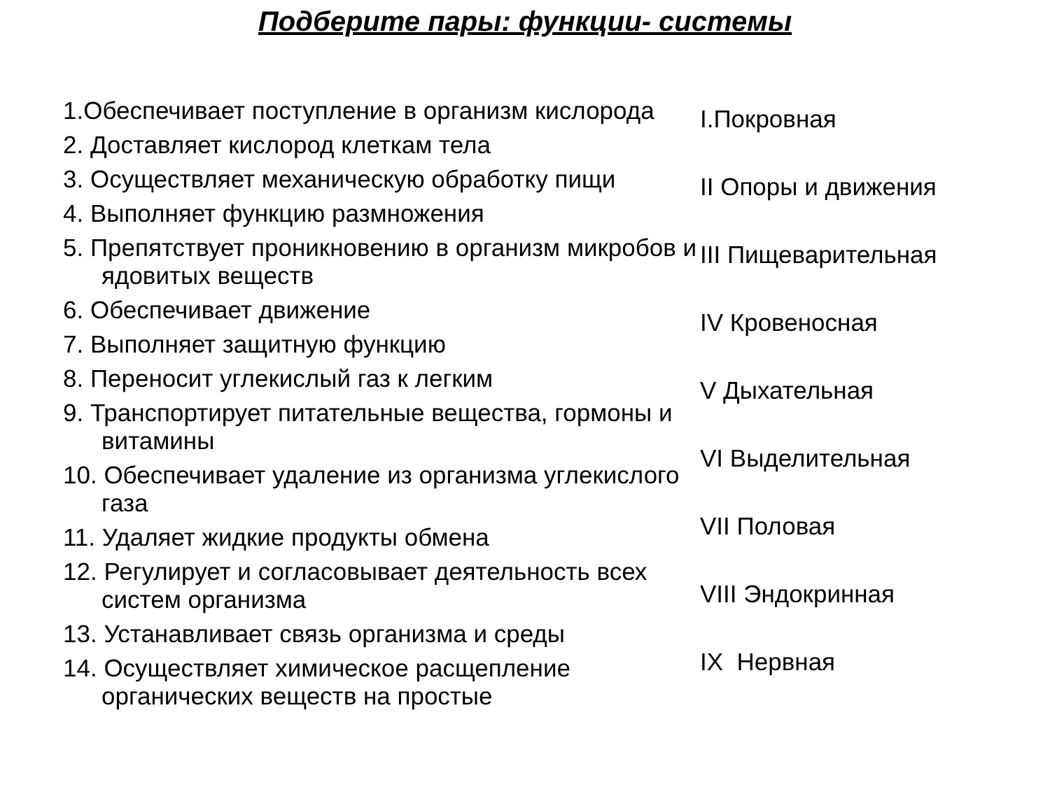Подберите пары: функции- системы
1.Обеспечивает поступление в организм кислорода
2. Доставляет кислород клеткам тела
3. Осуществляет механическую обработку пищи
4. Выполняет функцию размножения
5. Препятствует проникновению в организм микробов и ядовитых веществ
6. Обеспечивает движение
7. Выполняет защитную функцию
8. Переносит углекислый газ к легким
9. Транспортирует питательные вещества, гормоны и витамины
10. Обеспечивает удаление из организма углекислого газа
11. Удаляет жидкие продукты обмена
12. Регулирует и согласовывает деятельность всех систем организма
13. Устанавливает связь организма и среды
14. Осуществляет химическое расщепление органических веществ на простые
I.Покровная
II Опоры и движения
III Пищеварительная
IV Кровеносная
V Дыхательная
VI Выделительная
VII Половая
VIII Эндокринная
IX Нервная